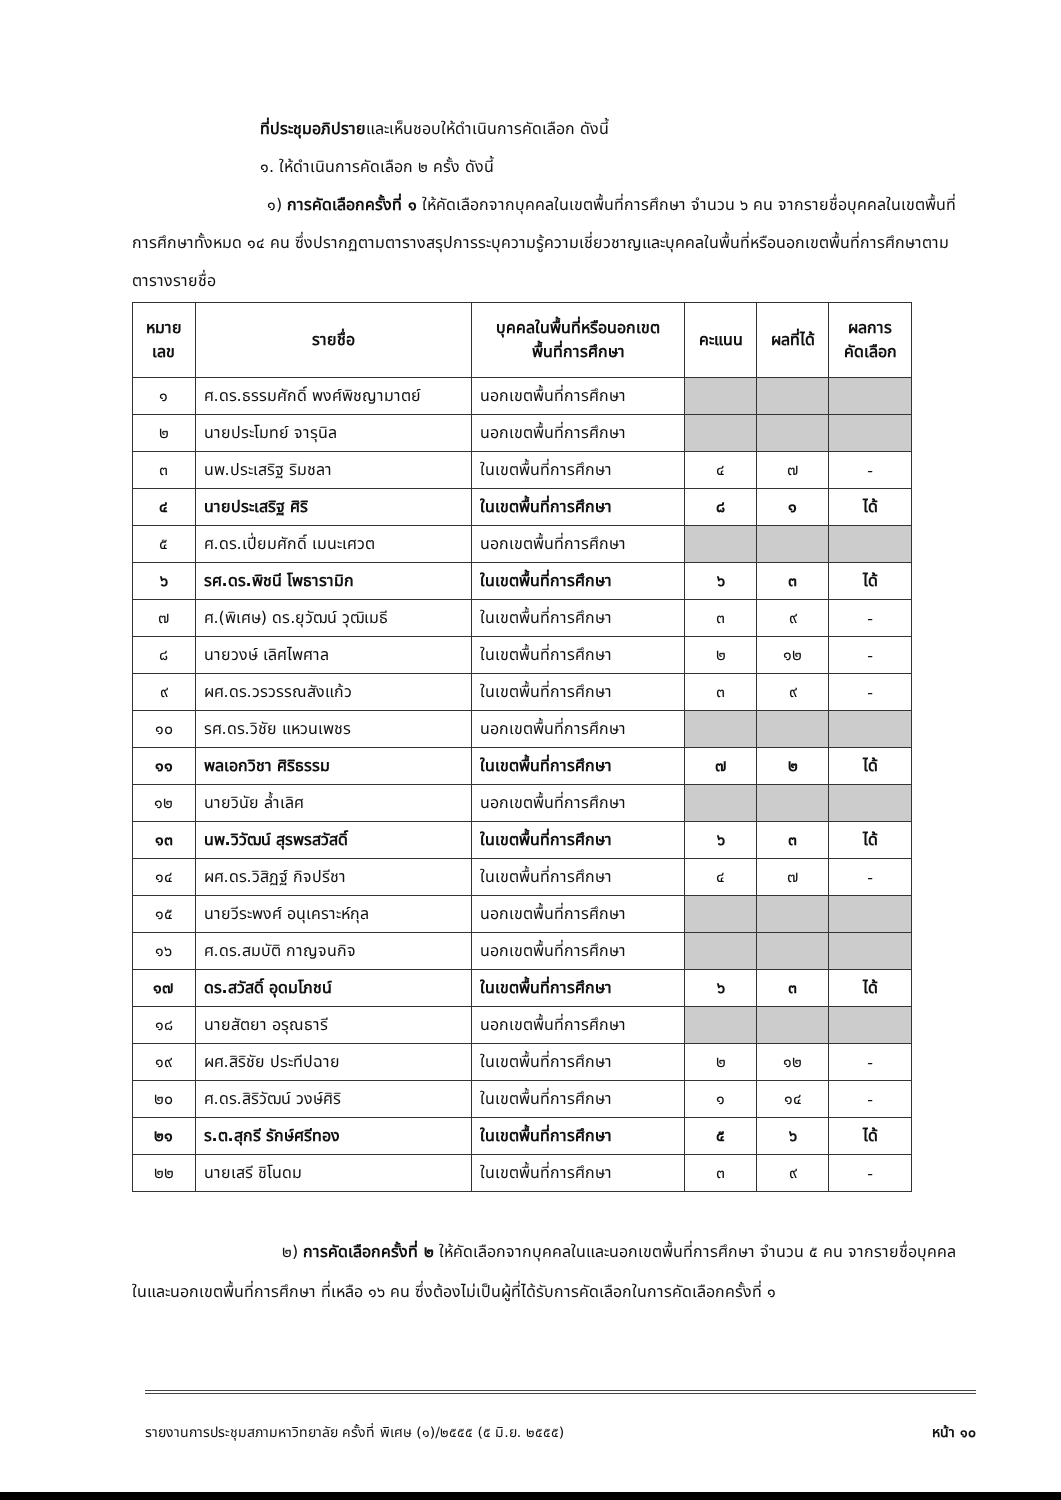ที่ประชุมอภิปรายและเห็นชอบให้ดำเนินการคัดเลือก ดังนี้
๑. ให้ดำเนินการคัดเลือก ๒ ครั้ง ดังนี้
๑) การคัดเลือกครั้งที่ ๑ ให้คัดเลือกจากบุคคลในเขตพื้นที่การศึกษา จำนวน ๖ คน จากรายชื่อบุคคลในเขตพื้นที่การศึกษาทั้งหมด ๑๔ คน ซึ่งปรากฏตามตารางสรุปการระบุความรู้ความเชี่ยวชาญและบุคคลในพื้นที่หรือนอกเขตพื้นที่การศึกษาตามตารางรายชื่อ
| หมาย เลข | รายชื่อ | บุคคลในพื้นที่หรือนอกเขต พื้นที่การศึกษา | คะแนน | ผลที่ได้ | ผลการ คัดเลือก |
| --- | --- | --- | --- | --- | --- |
| ๑ | ศ.ดร.ธรรมศักดิ์ พงศ์พิชญามาตย์ | นอกเขตพื้นที่การศึกษา | | | |
| ๒ | นายประโมทย์ จารุนิล | นอกเขตพื้นที่การศึกษา | | | |
| ๓ | นพ.ประเสริฐ ริมชลา | ในเขตพื้นที่การศึกษา | ๔ | ๗ | - |
| ๔ | นายประเสริฐ ศิริ | ในเขตพื้นที่การศึกษา | ๘ | ๑ | ได้ |
| ๕ | ศ.ดร.เปี่ยมศักดิ์ เมนะเศวต | นอกเขตพื้นที่การศึกษา | | | |
| ๖ | รศ.ดร.พิชนี โพธารามิก | ในเขตพื้นที่การศึกษา | ๖ | ๓ | ได้ |
| ๗ | ศ.(พิเศษ) ดร.ยุวัฒน์ วุฒิเมธี | ในเขตพื้นที่การศึกษา | ๓ | ๙ | - |
| ๘ | นายวงษ์ เลิศไพศาล | ในเขตพื้นที่การศึกษา | ๒ | ๑๒ | - |
| ๙ | ผศ.ดร.วรวรรณสังแก้ว | ในเขตพื้นที่การศึกษา | ๓ | ๙ | - |
| ๑๐ | รศ.ดร.วิชัย แหวนเพชร | นอกเขตพื้นที่การศึกษา | | | |
| ๑๑ | พลเอกวิชา ศิริธรรม | ในเขตพื้นที่การศึกษา | ๗ | ๒ | ได้ |
| ๑๒ | นายวินัย ล้ำเลิศ | นอกเขตพื้นที่การศึกษา | | | |
| ๑๓ | นพ.วิวัฒน์ สุรพรสวัสดิ์ | ในเขตพื้นที่การศึกษา | ๖ | ๓ | ได้ |
| ๑๔ | ผศ.ดร.วิสิฏฐ์ กิจปรีชา | ในเขตพื้นที่การศึกษา | ๔ | ๗ | - |
| ๑๕ | นายวีระพงศ์ อนุเคราะห์กุล | นอกเขตพื้นที่การศึกษา | | | |
| ๑๖ | ศ.ดร.สมบัติ กาญจนกิจ | นอกเขตพื้นที่การศึกษา | | | |
| ๑๗ | ดร.สวัสดิ์ อุดมโภชน์ | ในเขตพื้นที่การศึกษา | ๖ | ๓ | ได้ |
| ๑๘ | นายสัตยา อรุณธารี | นอกเขตพื้นที่การศึกษา | | | |
| ๑๙ | ผศ.สิริชัย ประทีปฉาย | ในเขตพื้นที่การศึกษา | ๒ | ๑๒ | - |
| ๒๐ | ศ.ดร.สิริวัฒน์ วงษ์ศิริ | ในเขตพื้นที่การศึกษา | ๑ | ๑๔ | - |
| ๒๑ | ร.ต.สุกรี รักษ์ศรีทอง | ในเขตพื้นที่การศึกษา | ๕ | ๖ | ได้ |
| ๒๒ | นายเสรี ชิโนดม | ในเขตพื้นที่การศึกษา | ๓ | ๙ | - |
๒) การคัดเลือกครั้งที่ ๒ ให้คัดเลือกจากบุคคลในและนอกเขตพื้นที่การศึกษา จำนวน ๕ คน จากรายชื่อบุคคลในและนอกเขตพื้นที่การศึกษา ที่เหลือ ๑๖ คน ซึ่งต้องไม่เป็นผู้ที่ได้รับการคัดเลือกในการคัดเลือกครั้งที่ ๑
รายงานการประชุมสภามหาวิทยาลัย ครั้งที่ พิเศษ (๑)/๒๕๕๕ (๕ มิ.ย. ๒๕๕๕) หน้า ๑๐